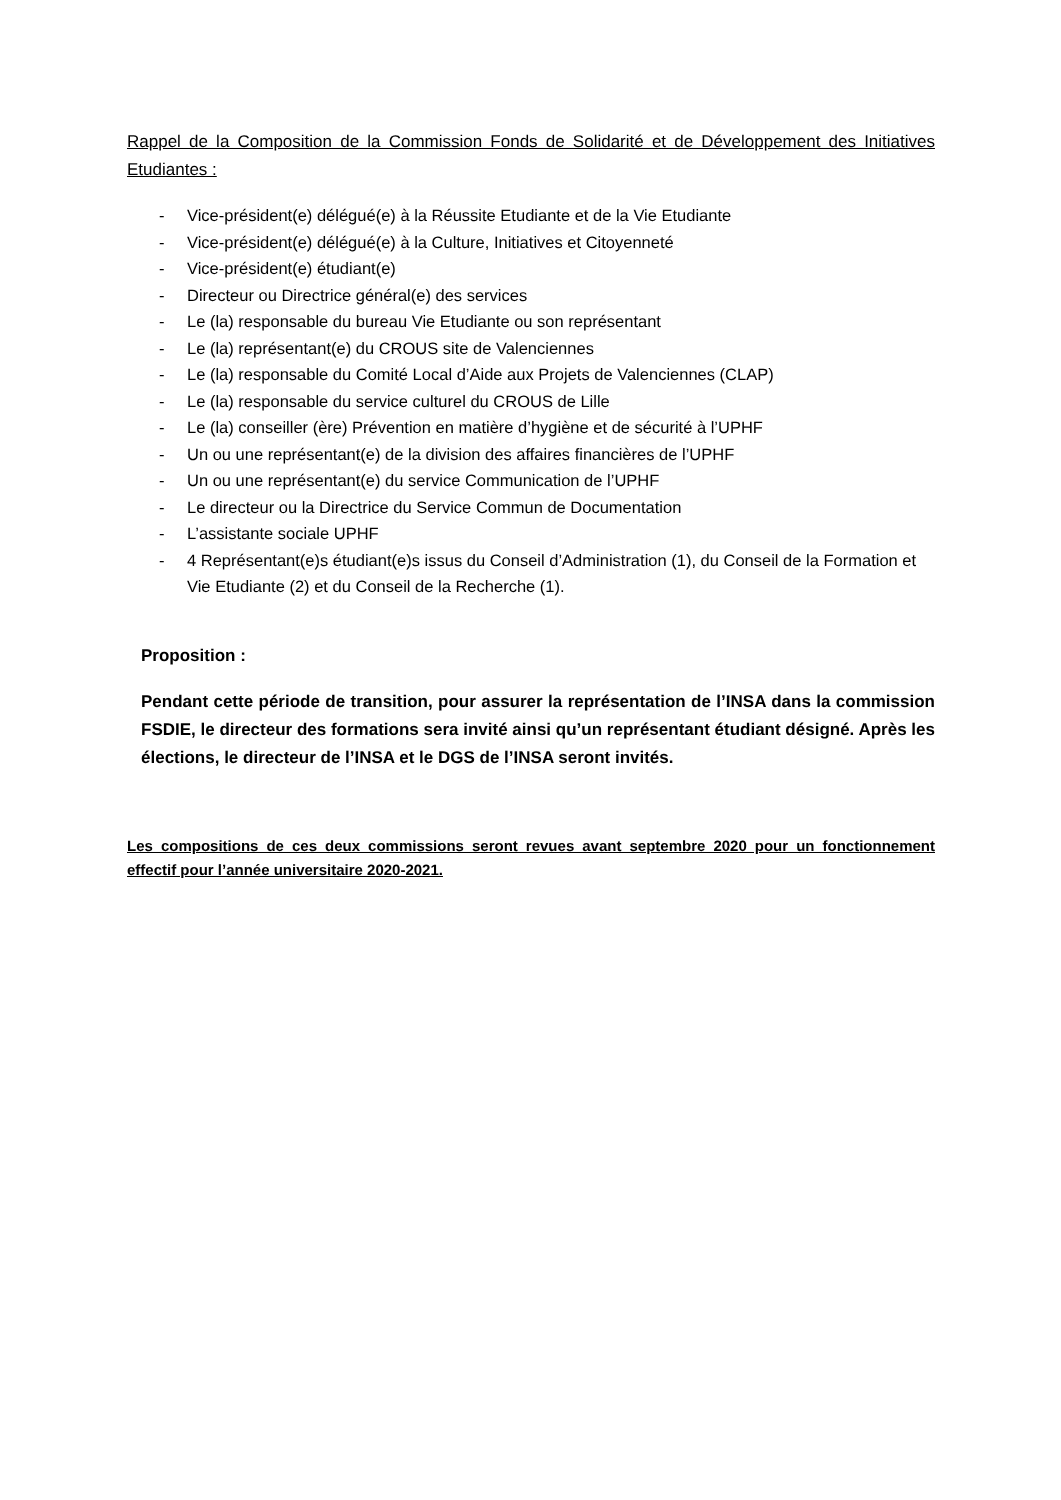Rappel de la Composition de la Commission Fonds de Solidarité et de Développement des Initiatives Etudiantes :
- Vice-président(e) délégué(e) à la Réussite Etudiante et de la Vie Etudiante
- Vice-président(e) délégué(e) à la Culture, Initiatives et Citoyenneté
- Vice-président(e) étudiant(e)
- Directeur ou Directrice général(e) des services
- Le (la) responsable du bureau Vie Etudiante ou son représentant
- Le (la) représentant(e) du CROUS site de Valenciennes
- Le (la) responsable du Comité Local d’Aide aux Projets de Valenciennes (CLAP)
- Le (la) responsable du service culturel du CROUS de Lille
- Le (la) conseiller (ère) Prévention en matière d’hygiène et de sécurité à l’UPHF
- Un ou une représentant(e) de la division des affaires financières de l’UPHF
- Un ou une représentant(e) du service Communication de l’UPHF
- Le directeur ou la Directrice du Service Commun de Documentation
- L’assistante sociale UPHF
- 4 Représentant(e)s étudiant(e)s issus du Conseil d’Administration (1), du Conseil de la Formation et Vie Etudiante (2) et du Conseil de la Recherche (1).
Proposition :
Pendant cette période de transition, pour assurer la représentation de l’INSA dans la commission FSDIE, le directeur des formations sera invité ainsi qu’un représentant étudiant désigné. Après les élections, le directeur de l’INSA et le DGS de l’INSA seront invités.
Les compositions de ces deux commissions seront revues avant septembre 2020 pour un fonctionnement effectif pour l’année universitaire 2020-2021.